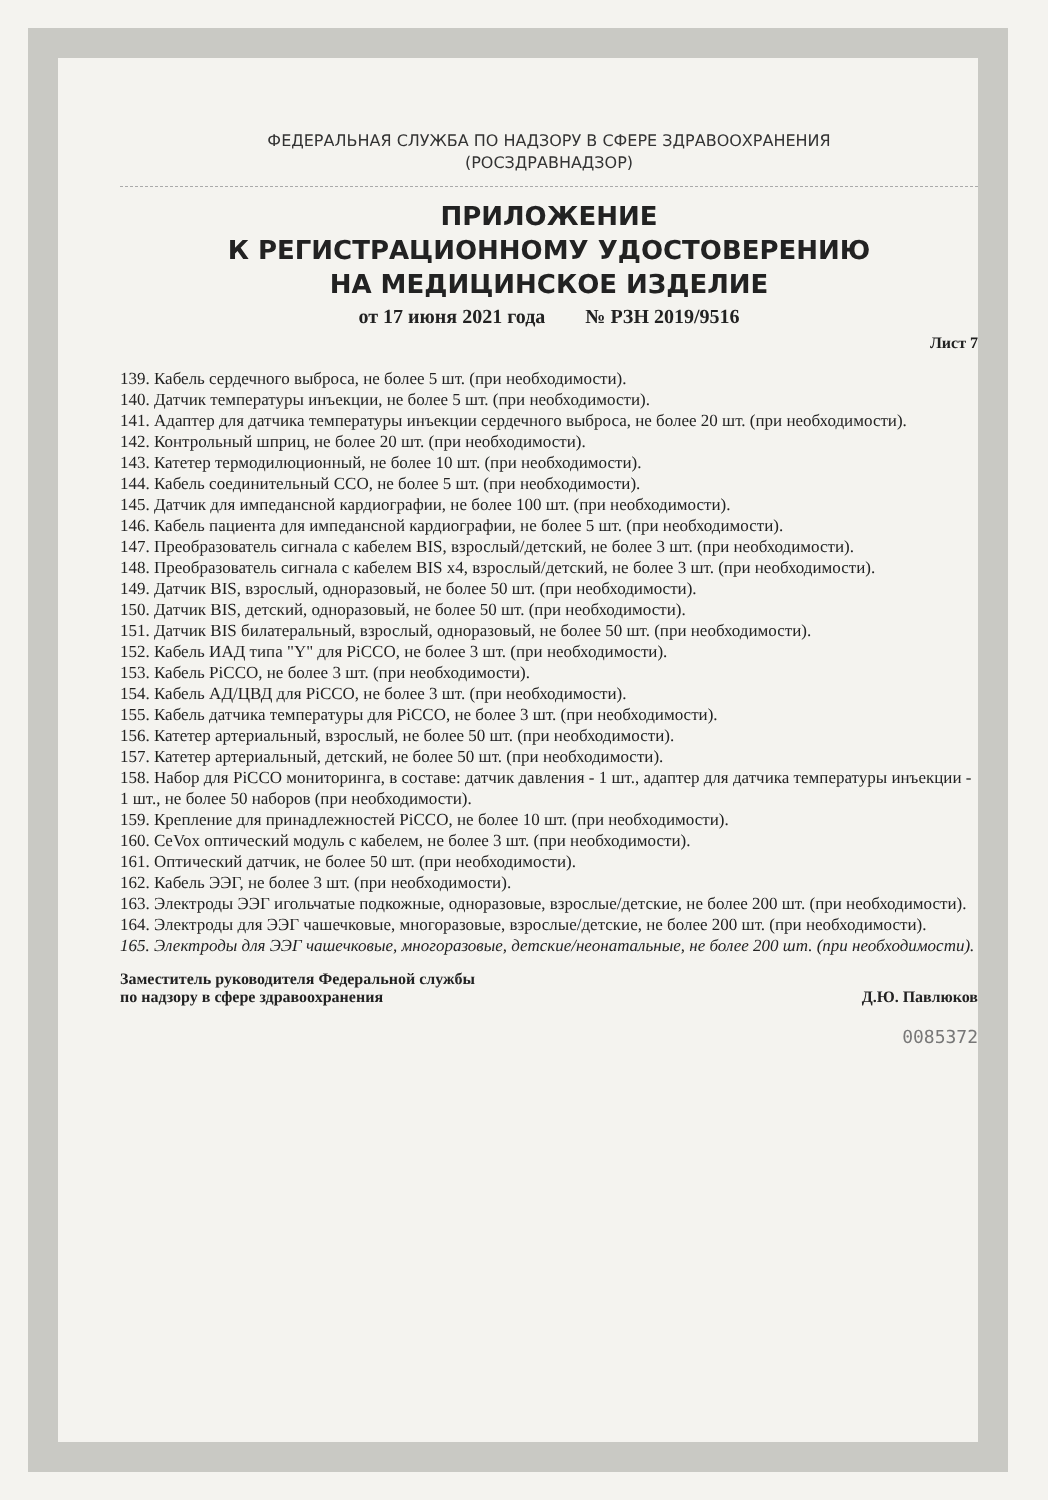ФЕДЕРАЛЬНАЯ СЛУЖБА ПО НАДЗОРУ В СФЕРЕ ЗДРАВООХРАНЕНИЯ
(РОСЗДРАВНАДЗОР)
ПРИЛОЖЕНИЕ
К РЕГИСТРАЦИОННОМУ УДОСТОВЕРЕНИЮ
НА МЕДИЦИНСКОЕ ИЗДЕЛИЕ
от 17 июня 2021 года № РЗН 2019/9516
Лист 7
139. Кабель сердечного выброса, не более 5 шт. (при необходимости).
140. Датчик температуры инъекции, не более 5 шт. (при необходимости).
141. Адаптер для датчика температуры инъекции сердечного выброса, не более 20 шт. (при необходимости).
142. Контрольный шприц, не более 20 шт. (при необходимости).
143. Катетер термодилюционный, не более 10 шт. (при необходимости).
144. Кабель соединительный ССО, не более 5 шт. (при необходимости).
145. Датчик для импедансной кардиографии, не более 100 шт. (при необходимости).
146. Кабель пациента для импедансной кардиографии, не более 5 шт. (при необходимости).
147. Преобразователь сигнала с кабелем BIS, взрослый/детский, не более 3 шт. (при необходимости).
148. Преобразователь сигнала с кабелем BIS x4, взрослый/детский, не более 3 шт. (при необходимости).
149. Датчик BIS, взрослый, одноразовый, не более 50 шт. (при необходимости).
150. Датчик BIS, детский, одноразовый, не более 50 шт. (при необходимости).
151. Датчик BIS билатеральный, взрослый, одноразовый, не более 50 шт. (при необходимости).
152. Кабель ИАД типа "Y" для PiCCO, не более 3 шт. (при необходимости).
153. Кабель PiCCO, не более 3 шт. (при необходимости).
154. Кабель АД/ЦВД для PiCCO, не более 3 шт. (при необходимости).
155. Кабель датчика температуры для PiCCO, не более 3 шт. (при необходимости).
156. Катетер артериальный, взрослый, не более 50 шт. (при необходимости).
157. Катетер артериальный, детский, не более 50 шт. (при необходимости).
158. Набор для PiCCO мониторинга, в составе: датчик давления - 1 шт., адаптер для датчика температуры инъекции - 1 шт., не более 50 наборов (при необходимости).
159. Крепление для принадлежностей PiCCO, не более 10 шт. (при необходимости).
160. CeVox оптический модуль с кабелем, не более 3 шт. (при необходимости).
161. Оптический датчик, не более 50 шт. (при необходимости).
162. Кабель ЭЭГ, не более 3 шт. (при необходимости).
163. Электроды ЭЭГ игольчатые подкожные, одноразовые, взрослые/детские, не более 200 шт. (при необходимости).
164. Электроды для ЭЭГ чашечковые, многоразовые, взрослые/детские, не более 200 шт. (при необходимости).
165. Электроды для ЭЭГ чашечковые, многоразовые, детские/неонатальные, не более 200 шт. (при необходимости).
Заместитель руководителя Федеральной службы
по надзору в сфере здравоохранения
Д.Ю. Павлюков
0085372